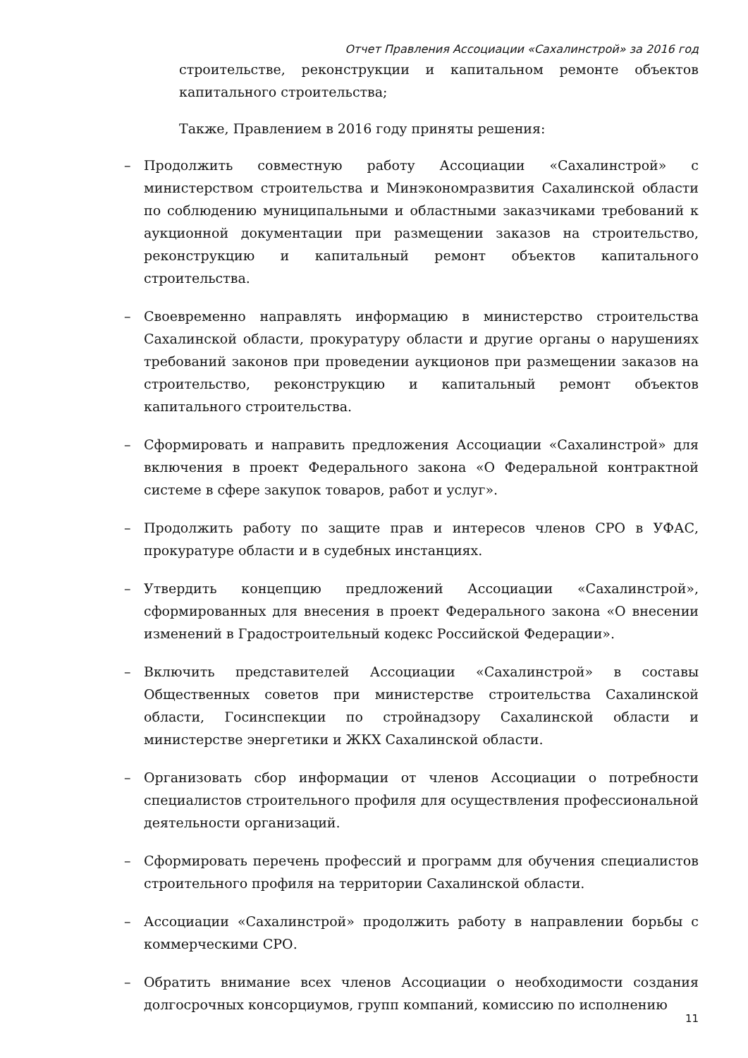Отчет Правления Ассоциации «Сахалинстрой» за 2016 год
строительстве, реконструкции и капитальном ремонте объектов капитального строительства;
Также, Правлением в 2016 году приняты решения:
– Продолжить совместную работу Ассоциации «Сахалинстрой» с министерством строительства и Минэкономразвития Сахалинской области по соблюдению муниципальными и областными заказчиками требований к аукционной документации при размещении заказов на строительство, реконструкцию и капитальный ремонт объектов капитального строительства.
– Своевременно направлять информацию в министерство строительства Сахалинской области, прокуратуру области и другие органы о нарушениях требований законов при проведении аукционов при размещении заказов на строительство, реконструкцию и капитальный ремонт объектов капитального строительства.
– Сформировать и направить предложения Ассоциации «Сахалинстрой» для включения в проект Федерального закона «О Федеральной контрактной системе в сфере закупок товаров, работ и услуг».
– Продолжить работу по защите прав и интересов членов СРО в УФАС, прокуратуре области и в судебных инстанциях.
– Утвердить концепцию предложений Ассоциации «Сахалинстрой», сформированных для внесения в проект Федерального закона «О внесении изменений в Градостроительный кодекс Российской Федерации».
– Включить представителей Ассоциации «Сахалинстрой» в составы Общественных советов при министерстве строительства Сахалинской области, Госинспекции по стройнадзору Сахалинской области и министерстве энергетики и ЖКХ Сахалинской области.
– Организовать сбор информации от членов Ассоциации о потребности специалистов строительного профиля для осуществления профессиональной деятельности организаций.
– Сформировать перечень профессий и программ для обучения специалистов строительного профиля на территории Сахалинской области.
– Ассоциации «Сахалинстрой» продолжить работу в направлении борьбы с коммерческими СРО.
– Обратить внимание всех членов Ассоциации о необходимости создания долгосрочных консорциумов, групп компаний, комиссию по исполнению
11